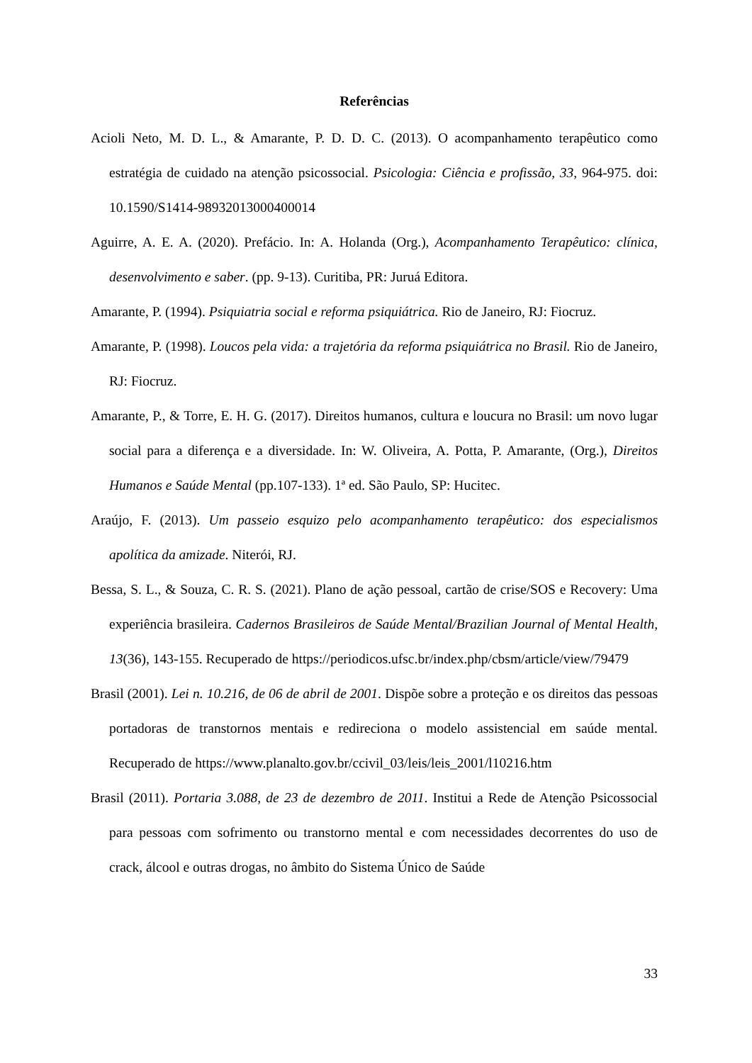Referências
Acioli Neto, M. D. L., & Amarante, P. D. D. C. (2013). O acompanhamento terapêutico como estratégia de cuidado na atenção psicossocial. Psicologia: Ciência e profissão, 33, 964-975. doi: 10.1590/S1414-98932013000400014
Aguirre, A. E. A. (2020). Prefácio. In: A. Holanda (Org.), Acompanhamento Terapêutico: clínica, desenvolvimento e saber. (pp. 9-13). Curitiba, PR: Juruá Editora.
Amarante, P. (1994). Psiquiatria social e reforma psiquiátrica. Rio de Janeiro, RJ: Fiocruz.
Amarante, P. (1998). Loucos pela vida: a trajetória da reforma psiquiátrica no Brasil. Rio de Janeiro, RJ: Fiocruz.
Amarante, P., & Torre, E. H. G. (2017). Direitos humanos, cultura e loucura no Brasil: um novo lugar social para a diferença e a diversidade. In: W. Oliveira, A. Potta, P. Amarante, (Org.), Direitos Humanos e Saúde Mental (pp.107-133). 1ª ed. São Paulo, SP: Hucitec.
Araújo, F. (2013). Um passeio esquizo pelo acompanhamento terapêutico: dos especialismos apolítica da amizade. Niterói, RJ.
Bessa, S. L., & Souza, C. R. S. (2021). Plano de ação pessoal, cartão de crise/SOS e Recovery: Uma experiência brasileira. Cadernos Brasileiros de Saúde Mental/Brazilian Journal of Mental Health, 13(36), 143-155. Recuperado de https://periodicos.ufsc.br/index.php/cbsm/article/view/79479
Brasil (2001). Lei n. 10.216, de 06 de abril de 2001. Dispõe sobre a proteção e os direitos das pessoas portadoras de transtornos mentais e redireciona o modelo assistencial em saúde mental. Recuperado de https://www.planalto.gov.br/ccivil_03/leis/leis_2001/l10216.htm
Brasil (2011). Portaria 3.088, de 23 de dezembro de 2011. Institui a Rede de Atenção Psicossocial para pessoas com sofrimento ou transtorno mental e com necessidades decorrentes do uso de crack, álcool e outras drogas, no âmbito do Sistema Único de Saúde
33